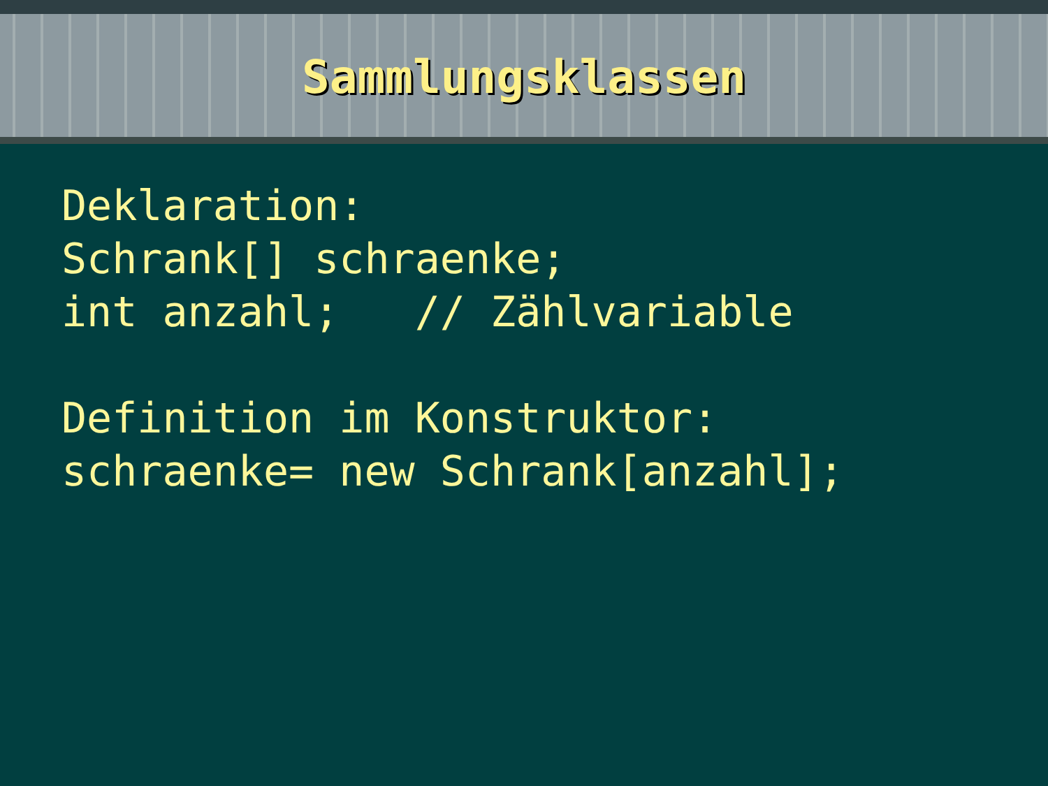Sammlungsklassen
Deklaration: Schrank[] schraenke; int anzahl; // Zählvariable Definition im Konstruktor: schraenke= new Schrank[anzahl];